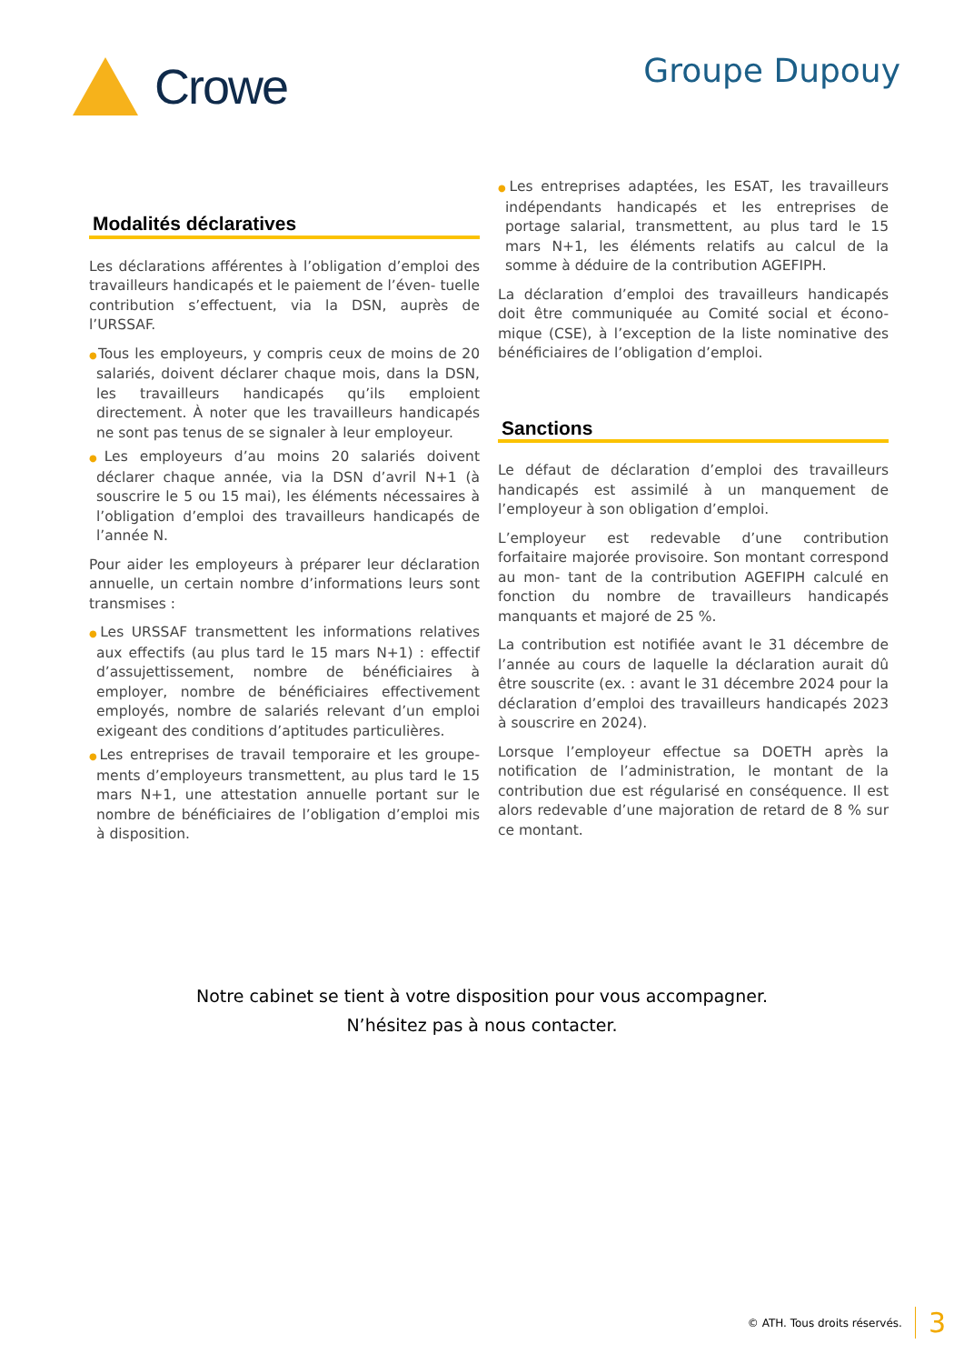Crowe
Groupe Dupouy
Modalités déclaratives
Les déclarations afférentes à l’obligation d’emploi des travailleurs handicapés et le paiement de l’éven- tuelle contribution s’effectuent, via la DSN, auprès de l’URSSAF.
●Tous les employeurs, y compris ceux de moins de 20 salariés, doivent déclarer chaque mois, dans la DSN, les travailleurs handicapés qu’ils emploient directement. À noter que les travailleurs handicapés ne sont pas tenus de se signaler à leur employeur.
●Les employeurs d’au moins 20 salariés doivent déclarer chaque année, via la DSN d’avril N+1 (à souscrire le 5 ou 15 mai), les éléments nécessaires à l’obligation d’emploi des travailleurs handicapés de l’année N.
Pour aider les employeurs à préparer leur déclaration annuelle, un certain nombre d’informations leurs sont transmises :
●Les URSSAF transmettent les informations relatives aux effectifs (au plus tard le 15 mars N+1) : effectif d’assujettissement, nombre de bénéficiaires à employer, nombre de bénéficiaires effectivement employés, nombre de salariés relevant d’un emploi exigeant des conditions d’aptitudes particulières.
●Les entreprises de travail temporaire et les groupe- ments d’employeurs transmettent, au plus tard le 15 mars N+1, une attestation annuelle portant sur le nombre de bénéficiaires de l’obligation d’emploi mis à disposition.
●Les entreprises adaptées, les ESAT, les travailleurs indépendants handicapés et les entreprises de portage salarial, transmettent, au plus tard le 15 mars N+1, les éléments relatifs au calcul de la somme à déduire de la contribution AGEFIPH.
La déclaration d’emploi des travailleurs handicapés doit être communiquée au Comité social et écono- mique (CSE), à l’exception de la liste nominative des bénéficiaires de l’obligation d’emploi.
Sanctions
Le défaut de déclaration d’emploi des travailleurs handicapés est assimilé à un manquement de l’employeur à son obligation d’emploi.
L’employeur est redevable d’une contribution forfaitaire majorée provisoire. Son montant correspond au mon- tant de la contribution AGEFIPH calculé en fonction du nombre de travailleurs handicapés manquants et majoré de 25 %.
La contribution est notifiée avant le 31 décembre de l’année au cours de laquelle la déclaration aurait dû être souscrite (ex. : avant le 31 décembre 2024 pour la déclaration d’emploi des travailleurs handicapés 2023 à souscrire en 2024).
Lorsque l’employeur effectue sa DOETH après la notification de l’administration, le montant de la contribution due est régularisé en conséquence. Il est alors redevable d’une majoration de retard de 8 % sur ce montant.
Notre cabinet se tient à votre disposition pour vous accompagner.
N’hésitez pas à nous contacter.
© ATH. Tous droits réservés. 3